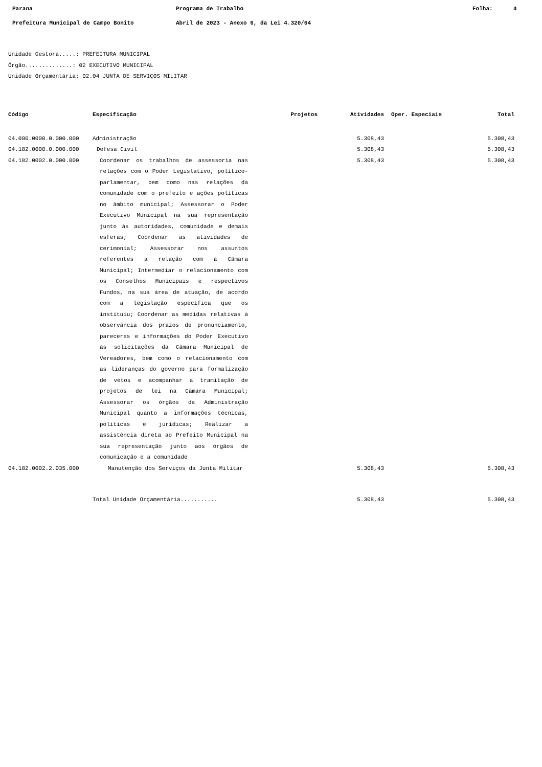Parana Programa de Trabalho Folha: 4
Prefeitura Municipal de Campo Bonito Abril de 2023 - Anexo 6, da Lei 4.320/64
Unidade Gestora.....: PREFEITURA MUNICIPAL
Órgão..............: 02 EXECUTIVO MUNICIPAL
Unidade Orçamentária: 02.04 JUNTA DE SERVIÇOS MILITAR
| Código | Especificação | Projetos | Atividades | Oper. Especiais | Total |
| --- | --- | --- | --- | --- | --- |
| 04.000.0000.0.000.000 | Administração | | 5.308,43 | | 5.308,43 |
| 04.182.0000.0.000.000 | Defesa Civil | | 5.308,43 | | 5.308,43 |
| 04.182.0002.0.000.000 | Coordenar os trabalhos de assessoria nas relações com o Poder Legislativo, político-parlamentar, bem como nas relações da comunidade com o prefeito e ações políticas no âmbito municipal; Assessorar o Poder Executivo Municipal na sua representação junto às autoridades, comunidade e demais esferas; Coordenar as atividades de cerimonial; Assessorar nos assuntos referentes a relação com à Câmara Municipal; Intermediar o relacionamento com os Conselhos Municipais e respectivos Fundos, na sua área de atuação, de acordo com a legislação específica que os instituiu; Coordenar as medidas relativas à observância dos prazos de pronunciamento, pareceres e informações do Poder Executivo às solicitações da Câmara Municipal de Vereadores, bem como o relacionamento com as lideranças do governo para formalização de vetos e acompanhar a tramitação de projetos de lei na Câmara Municipal; Assessorar os órgãos da Administração Municipal quanto a informações técnicas, políticas e jurídicas; Realizar a assistência direta ao Prefeito Municipal na sua representação junto aos órgãos de comunicação e a comunidade | | 5.308,43 | | 5.308,43 |
| 04.182.0002.2.035.000 | Manutenção dos Serviços da Junta Militar | | 5.308,43 | | 5.308,43 |
| | Total Unidade Orçamentária........... | | 5.308,43 | | 5.308,43 |